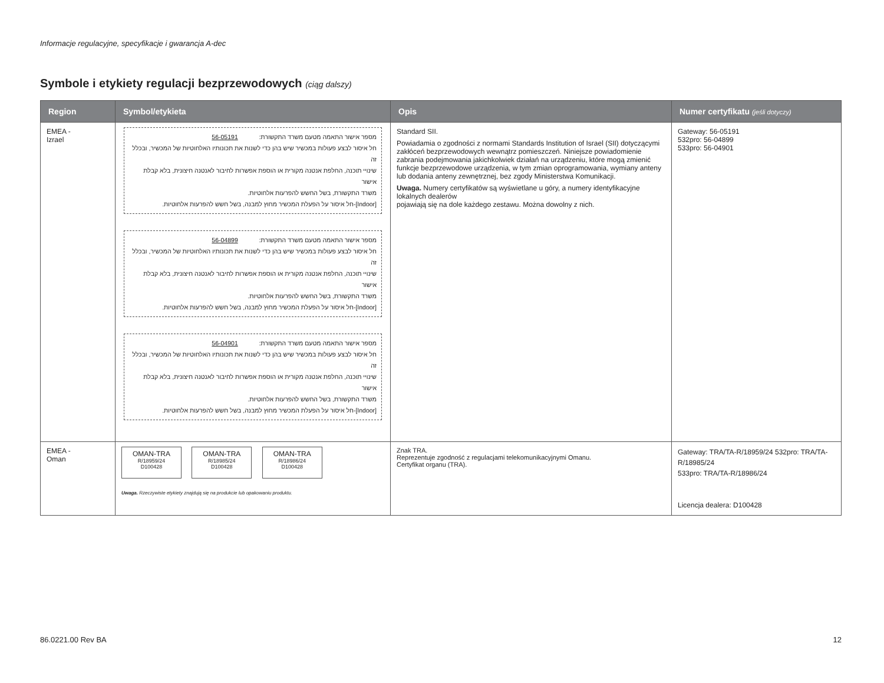Informacje regulacyjne, specyfikacje i gwarancja A-dec
Symbole i etykiety regulacji bezprzewodowych (ciąg dalszy)
| Region | Symbol/etykieta | Opis | Numer certyfikatu (jeśli dotyczy) |
| --- | --- | --- | --- |
| EMEA - Izrael | מספר אישור התאמה מטעם משרד התקשורת: 56-05191 חל איסור לבצע פעולות במכשיר שיש בהן כדי לשנות את תכונותיו האלחוטיות של המכשיר, ובכלל זה שינויי תוכנה, החלפת אנטנה מקורית או הוספת אפשרות לחיבור לאנטנה חיצונית, בלא קבלת אישור משרד התקשורת, בשל החשש להפרעות אלחוטיות. [Indoor]-חל איסור על הפעלת המכשיר מחוץ למבנה, בשל חשש להפרעות אלחוטיות. מספר אישור התאמה מטעם משרד התקשורת: 56-04899 חל איסור לבצע פעולות במכשיר שיש בהן כדי לשנות את תכונותיו האלחוטיות של המכשיר, ובכלל זה שינויי תוכנה, החלפת אנטנה מקורית או הוספת אפשרות לחיבור לאנטנה חיצונית, בלא קבלת אישור משרד התקשורת, בשל החשש להפרעות אלחוטיות. [Indoor]-חל איסור על הפעלת המכשיר מחוץ למבנה, בשל חשש להפרעות אלחוטיות. מספר אישור התאמה מטעם משרד התקשורת: 56-04901 חל איסור לבצע פעולות במכשיר שיש בהן כדי לשנות את תכונותיו האלחוטיות של המכשיר, ובכלל זה שינויי תוכנה, החלפת אנטנה מקורית או הוספת אפשרות לחיבור לאנטנה חיצונית, בלא קבלת אישור משרד התקשורת, בשל החשש להפרעות אלחוטיות. [Indoor]-חל איסור על הפעלת המכשיר מחוץ למבנה, בשל חשש להפרעות אלחוטיות. | Standard SII. Powiadamia o zgodności z normami Standards Institution of Israel (SII) dotyczącymi zakłóceń bezprzewodowych wewnątrz pomieszczeń. Niniejsze powiadomienie zabrania podejmowania jakichkolwiek działań na urządzeniu, które mogą zmienić funkcje bezprzewodowe urządzenia, w tym zmian oprogramowania, wymiany anteny lub dodania anteny zewnętrznej, bez zgody Ministerstwa Komunikacji. Uwaga. Numery certyfikatów są wyświetlane u góry, a numery identyfikacyjne lokalnych dealerów pojawiają się na dole każdego zestawu. Można dowolny z nich. | Gateway: 56-05191 532pro: 56-04899 533pro: 56-04901 |
| EMEA - Oman | OMAN-TRA R/18959/24 D100428 OMAN-TRA R/18985/24 D100428 OMAN-TRA R/18986/24 D100428 Uwaga. Rzeczywiste etykiety znajdują się na produkcie lub opakowaniu produktu. | Znak TRA. Reprezentuje zgodność z regulacjami telekomunikacyjnymi Omanu. Certyfikat organu (TRA). | Gateway: TRA/TA-R/18959/24 532pro: TRA/TA-R/18985/24 533pro: TRA/TA-R/18986/24 Licencja dealera: D100428 |
86.0221.00 Rev BA 12